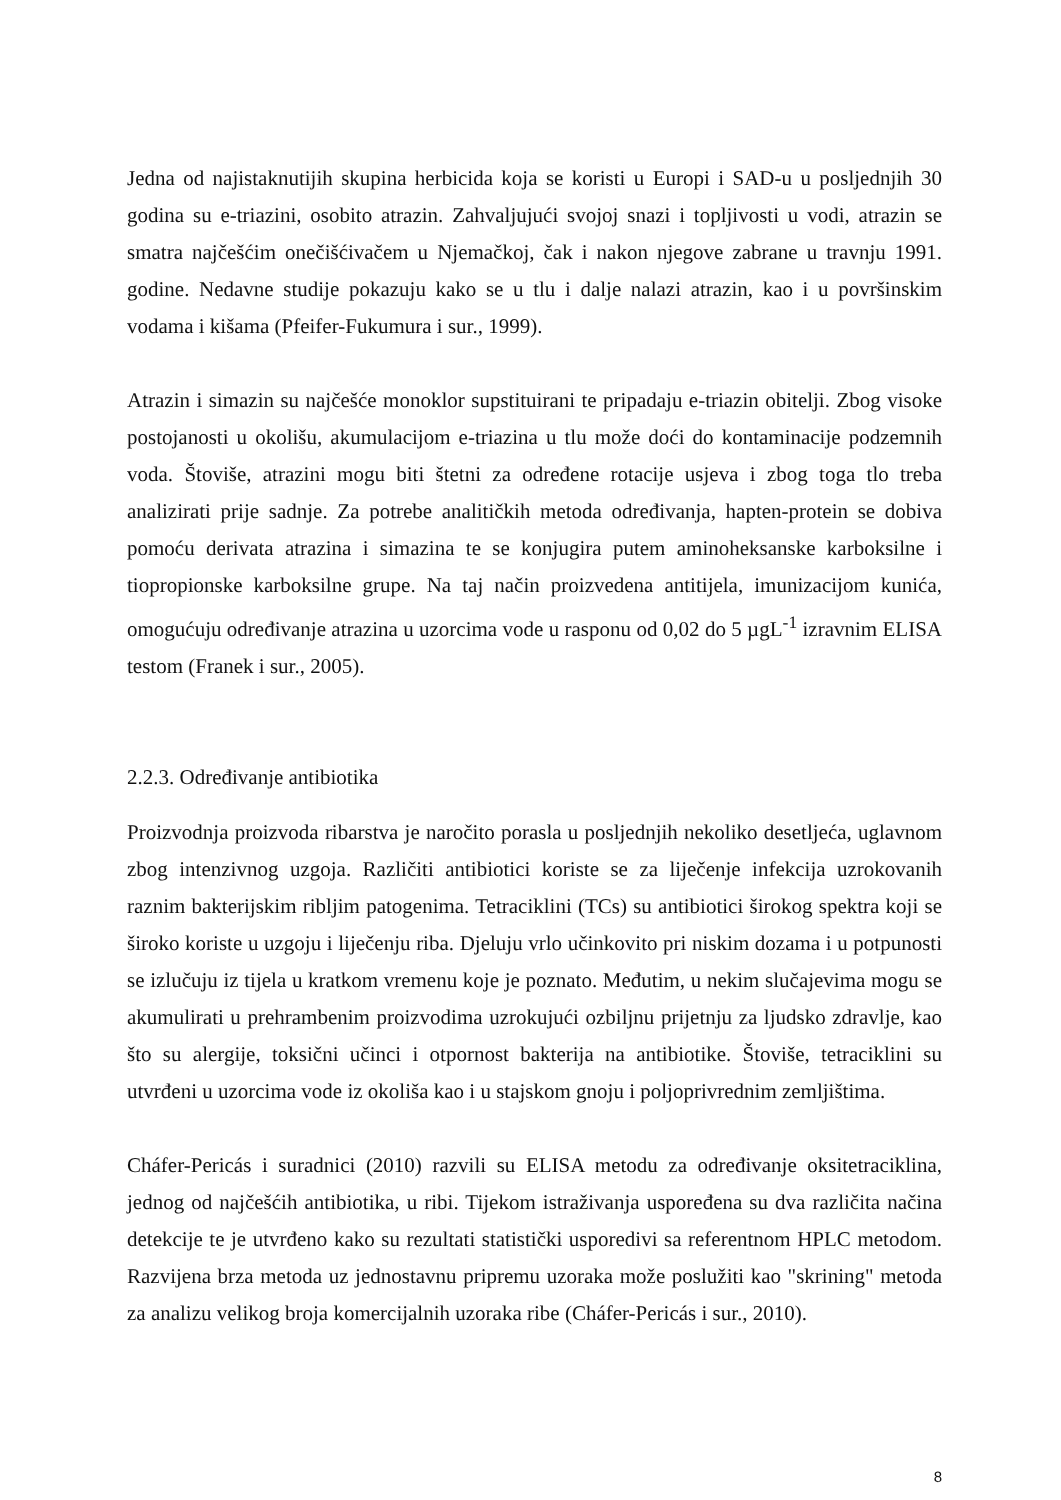Jedna od najistaknutijih skupina herbicida koja se koristi u Europi i SAD-u u posljednjih 30 godina su e-triazini, osobito atrazin. Zahvaljujući svojoj snazi i topljivosti u vodi, atrazin se smatra najčešćim onečišćivačem u Njemačkoj, čak i nakon njegove zabrane u travnju 1991. godine. Nedavne studije pokazuju kako se u tlu i dalje nalazi atrazin, kao i u površinskim vodama i kišama (Pfeifer-Fukumura i sur., 1999).
Atrazin i simazin su najčešće monoklor supstituirani te pripadaju e-triazin obitelji. Zbog visoke postojanosti u okolišu, akumulacijom e-triazina u tlu može doći do kontaminacije podzemnih voda. Štoviše, atrazini mogu biti štetni za određene rotacije usjeva i zbog toga tlo treba analizirati prije sadnje. Za potrebe analitičkih metoda određivanja, hapten-protein se dobiva pomoću derivata atrazina i simazina te se konjugira putem aminoheksanske karboksilne i tiopropionske karboksilne grupe. Na taj način proizvedena antitijela, imunizacijom kunića, omogućuju određivanje atrazina u uzorcima vode u rasponu od 0,02 do 5 µgL<sup>-1</sup> izravnim ELISA testom (Franek i sur., 2005).
2.2.3. Određivanje antibiotika
Proizvodnja proizvoda ribarstva je naročito porasla u posljednjih nekoliko desetljeća, uglavnom zbog intenzivnog uzgoja. Različiti antibiotici koriste se za liječenje infekcija uzrokovanih raznim bakterijskim ribljim patogenima. Tetraciklini (TCs) su antibiotici širokog spektra koji se široko koriste u uzgoju i liječenju riba. Djeluju vrlo učinkovito pri niskim dozama i u potpunosti se izlučuju iz tijela u kratkom vremenu koje je poznato. Međutim, u nekim slučajevima mogu se akumulirati u prehrambenim proizvodima uzrokujući ozbiljnu prijetnju za ljudsko zdravlje, kao što su alergije, toksični učinci i otpornost bakterija na antibiotike. Štoviše, tetraciklini su utvrđeni u uzorcima vode iz okoliša kao i u stajskom gnoju i poljoprivrednim zemljištima.
Cháfer-Pericás i suradnici (2010) razvili su ELISA metodu za određivanje oksitetraciklina, jednog od najčešćih antibiotika, u ribi. Tijekom istraživanja uspoređena su dva različita načina detekcije te je utvrđeno kako su rezultati statistički usporedivi sa referentnom HPLC metodom. Razvijena brza metoda uz jednostavnu pripremu uzoraka može poslužiti kao "skrining" metoda za analizu velikog broja komercijalnih uzoraka ribe (Cháfer-Pericás i sur., 2010).
8